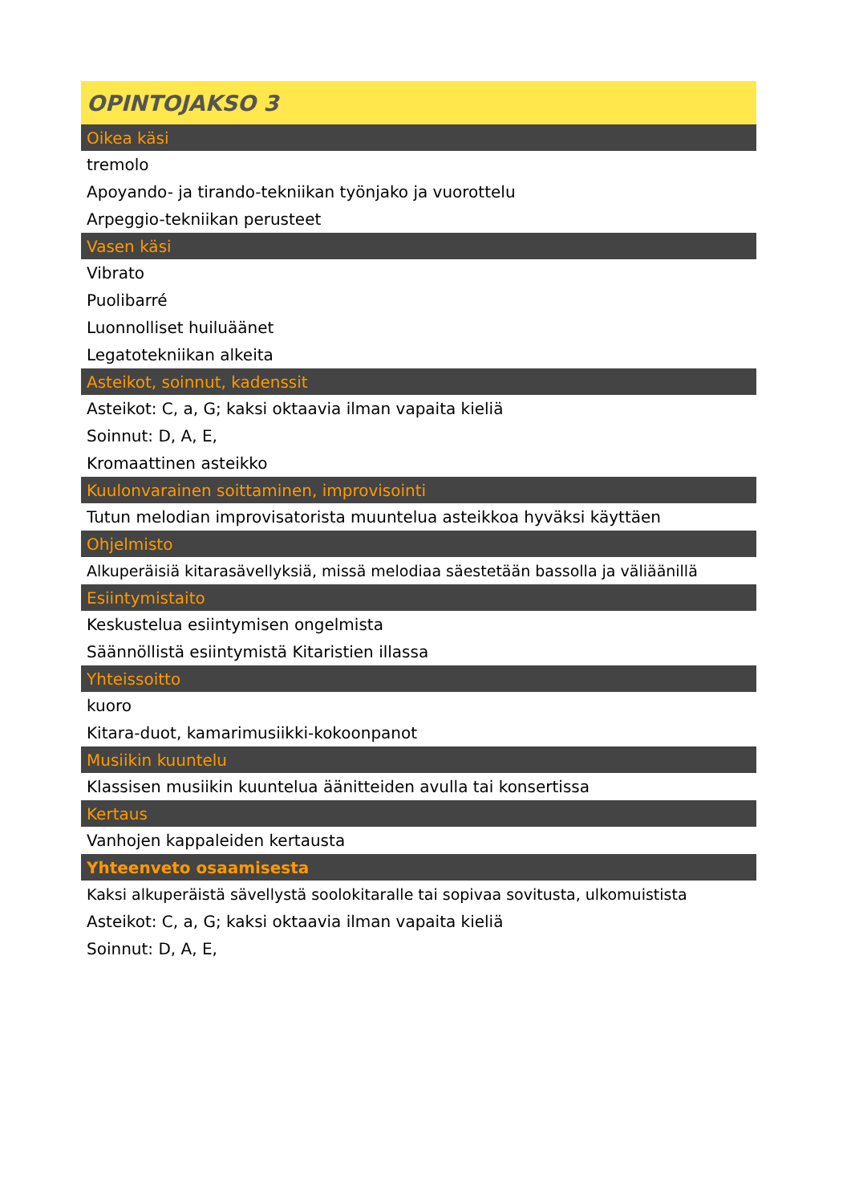| OPINTOJAKSO 3 |
| --- |
| Oikea käsi |
| tremolo |
| Apoyando- ja tirando-tekniikan työnjako ja vuorottelu |
| Arpeggio-tekniikan perusteet |
| Vasen käsi |
| Vibrato |
| Puolibarré |
| Luonnolliset huiluäänet |
| Legatotekniikan alkeita |
| Asteikot, soinnut, kadenssit |
| Asteikot: C, a, G; kaksi oktaavia ilman vapaita kieliä |
| Soinnut: D, A, E, |
| Kromaattinen asteikko |
| Kuulonvarainen soittaminen, improvisointi |
| Tutun melodian improvisatorista muuntelua asteikkoa hyväksi käyttäen |
| Ohjelmisto |
| Alkuperäisiä kitarasävellyksiä, missä melodiaa säestetään bassolla ja väliäänillä |
| Esiintymistaito |
| Keskustelua esiintymisen ongelmista |
| Säännöllistä esiintymistä Kitaristien illassa |
| Yhteissoitto |
| kuoro |
| Kitara-duot, kamarimusiikki-kokoonpanot |
| Musiikin kuuntelu |
| Klassisen musiikin kuuntelua äänitteiden avulla tai konsertissa |
| Kertaus |
| Vanhojen kappaleiden kertausta |
| Yhteenveto osaamisesta |
| Kaksi alkuperäistä sävellystä soolokitaralle tai sopivaa sovitusta, ulkomuistista |
| Asteikot: C, a, G; kaksi oktaavia ilman vapaita kieliä |
| Soinnut: D, A, E, |